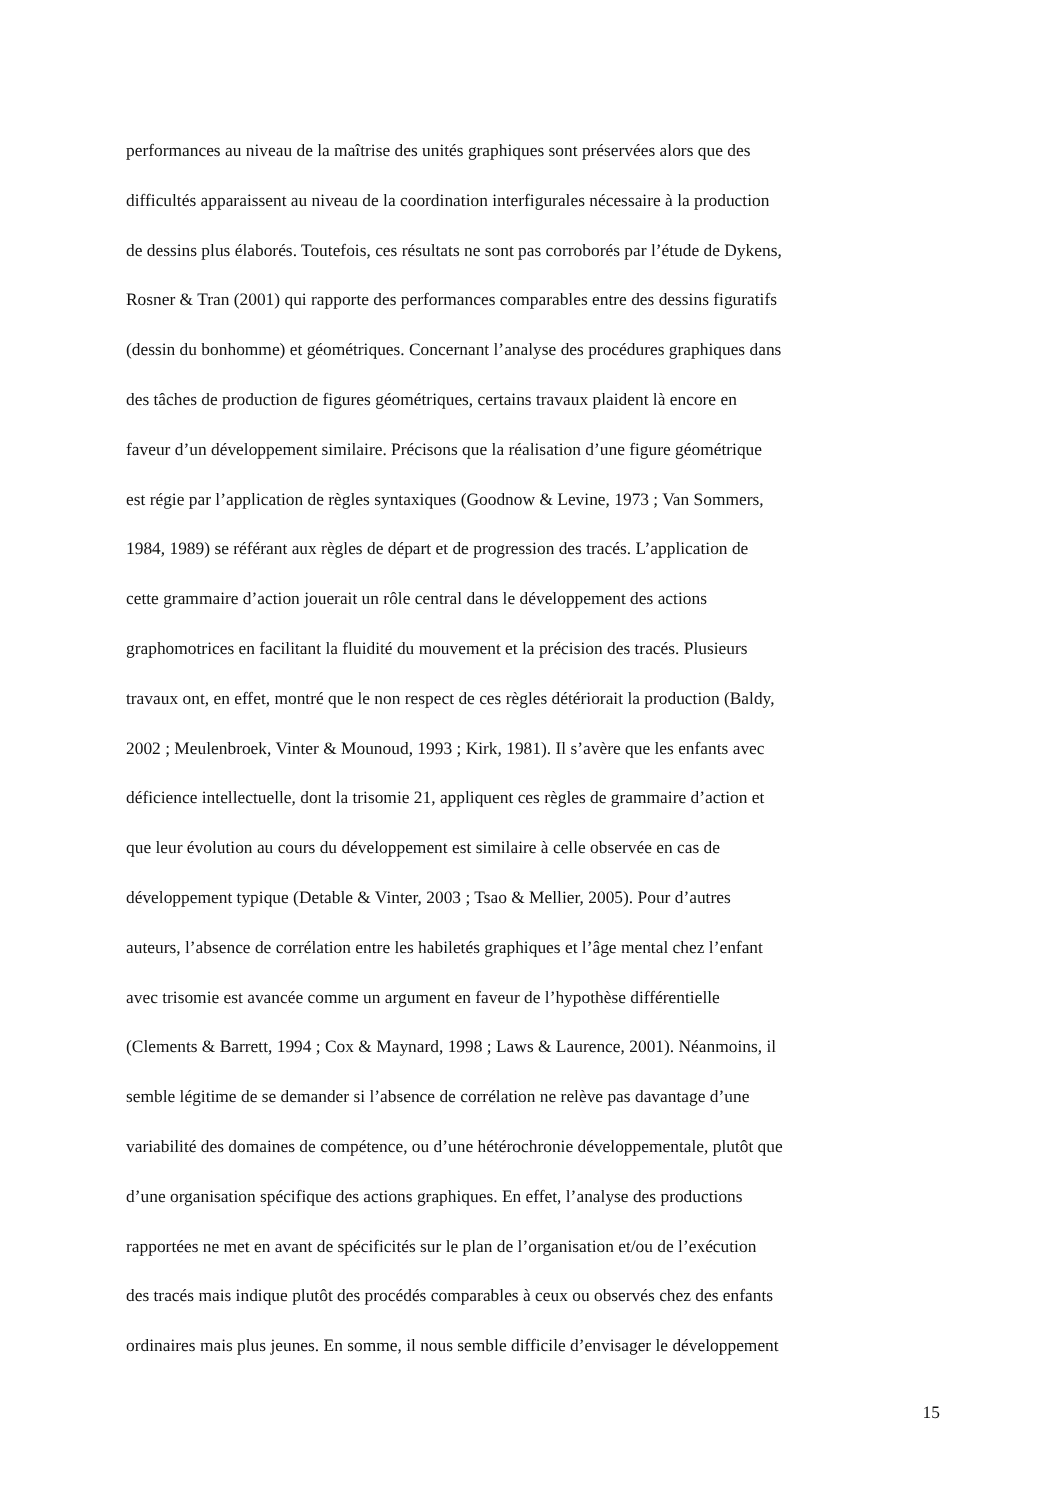performances au niveau de la maîtrise des unités graphiques sont préservées alors que des
difficultés apparaissent au niveau de la coordination interfigurales nécessaire à la production
de dessins plus élaborés. Toutefois, ces résultats ne sont pas corroborés par l’étude de Dykens,
Rosner & Tran (2001) qui rapporte des performances comparables entre des dessins figuratifs
(dessin du bonhomme) et géométriques. Concernant l’analyse des procédures graphiques dans
des tâches de production de figures géométriques, certains travaux plaident là encore en
faveur d’un développement similaire. Précisons que la réalisation d’une figure géométrique
est régie par l’application de règles syntaxiques (Goodnow & Levine, 1973 ; Van Sommers,
1984, 1989) se référant aux règles de départ et de progression des tracés. L’application de
cette grammaire d’action jouerait un rôle central dans le développement des actions
graphomotrices en facilitant la fluidité du mouvement et la précision des tracés. Plusieurs
travaux ont, en effet, montré que le non respect de ces règles détériorait la production (Baldy,
2002 ; Meulenbroek, Vinter & Mounoud, 1993 ; Kirk, 1981). Il s’avère que les enfants avec
déficience intellectuelle, dont la trisomie 21, appliquent ces règles de grammaire d’action et
que leur évolution au cours du développement est similaire à celle observée en cas de
développement typique (Detable & Vinter, 2003 ; Tsao & Mellier, 2005). Pour d’autres
auteurs, l’absence de corrélation entre les habiletés graphiques et l’âge mental chez l’enfant
avec trisomie est avancée comme un argument en faveur de l’hypothèse différentielle
(Clements & Barrett, 1994 ; Cox & Maynard, 1998 ; Laws & Laurence, 2001). Néanmoins, il
semble légitime de se demander si l’absence de corrélation ne relève pas davantage d’une
variabilité des domaines de compétence, ou d’une hétérochronie développementale, plutôt que
d’une organisation spécifique des actions graphiques. En effet, l’analyse des productions
rapportées ne met en avant de spécificités sur le plan de l’organisation et/ou de l’exécution
des tracés mais indique plutôt des procédés comparables à ceux ou observés chez des enfants
ordinaires mais plus jeunes. En somme, il nous semble difficile d’envisager le développement
15